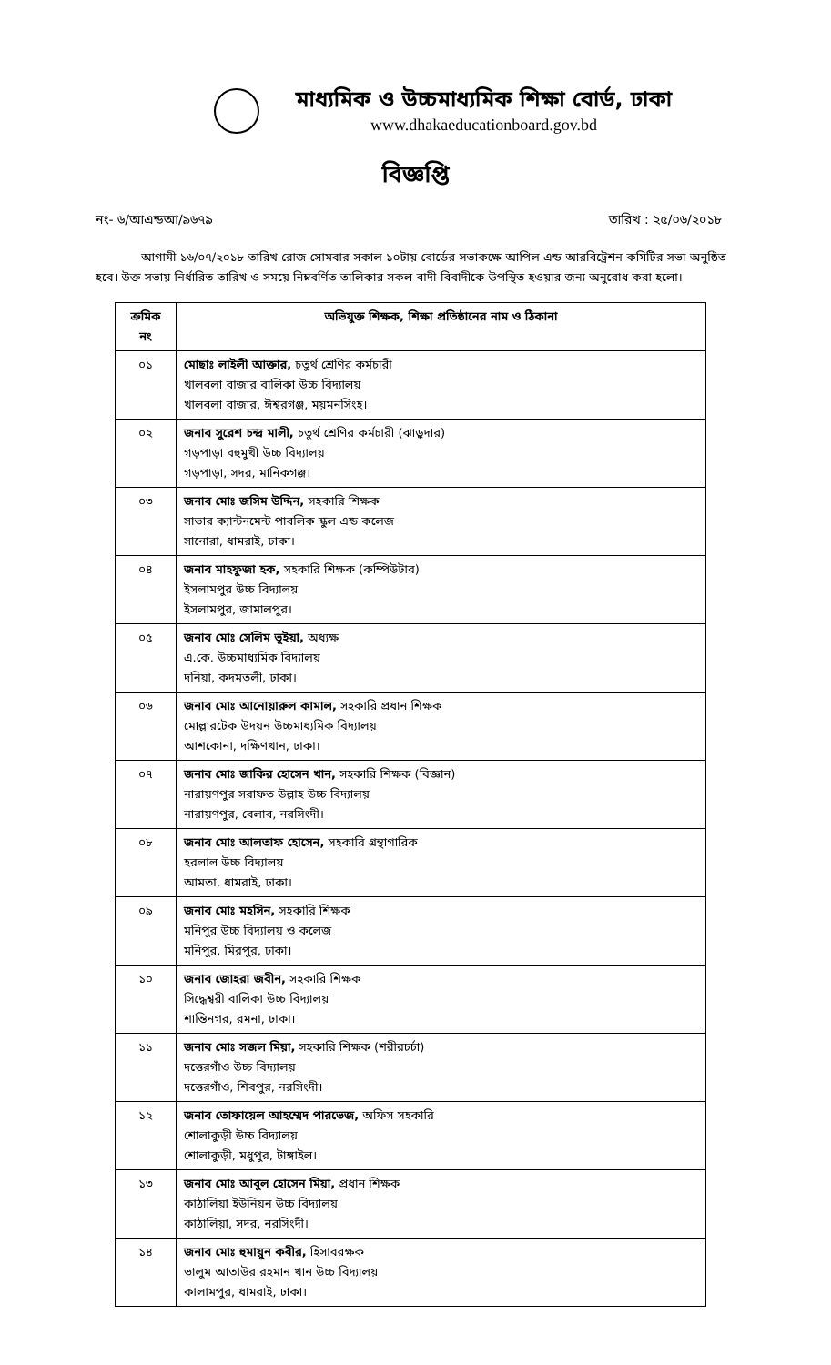মাধ্যমিক ও উচ্চমাধ্যমিক শিক্ষা বোর্ড, ঢাকা
www.dhakaeducationboard.gov.bd
বিজ্ঞপ্তি
নং- ৬/আএন্ডআ/৯৬৭৯ তারিখ : ২৫/০৬/২০১৮
আগামী ১৬/০৭/২০১৮ তারিখ রোজ সোমবার সকাল ১০টায় বোর্ডের সভাকক্ষে আপিল এন্ড আরবিট্রেশন কমিটির সভা অনুষ্ঠিত হবে। উক্ত সভায় নির্ধারিত তারিখ ও সময়ে নিম্নবর্ণিত তালিকার সকল বাদী-বিবাদীকে উপস্থিত হওয়ার জন্য অনুরোধ করা হলো।
| ক্রমিক নং | অভিযুক্ত শিক্ষক, শিক্ষা প্রতিষ্ঠানের নাম ও ঠিকানা |
| --- | --- |
| ০১ | মোছাঃ লাইলী আক্তার, চতুর্থ শ্রেণির কর্মচারী খালবলা বাজার বালিকা উচ্চ বিদ্যালয় খালবলা বাজার, ঈশ্বরগঞ্জ, ময়মনসিংহ। |
| ০২ | জনাব সুরেশ চন্দ্র মালী, চতুর্থ শ্রেণির কর্মচারী (ঝাড়ুদার) গড়পাড়া বহুমুখী উচ্চ বিদ্যালয় গড়পাড়া, সদর, মানিকগঞ্জ। |
| ০৩ | জনাব মোঃ জসিম উদ্দিন, সহকারি শিক্ষক সাভার ক্যান্টনমেন্ট পাবলিক স্কুল এন্ড কলেজ সানোরা, ধামরাই, ঢাকা। |
| ০৪ | জনাব মাহফুজা হক, সহকারি শিক্ষক (কম্পিউটার) ইসলামপুর উচ্চ বিদ্যালয় ইসলামপুর, জামালপুর। |
| ০৫ | জনাব মোঃ সেলিম ভূইয়া, অধ্যক্ষ এ.কে. উচ্চমাধ্যমিক বিদ্যালয় দনিয়া, কদমতলী, ঢাকা। |
| ০৬ | জনাব মোঃ আনোয়ারুল কামাল, সহকারি প্রধান শিক্ষক মোল্লারটেক উদয়ন উচ্চমাধ্যমিক বিদ্যালয় আশকোনা, দক্ষিণখান, ঢাকা। |
| ০৭ | জনাব মোঃ জাকির হোসেন খান, সহকারি শিক্ষক (বিজ্ঞান) নারায়ণপুর সরাফত উল্লাহ উচ্চ বিদ্যালয় নারায়ণপুর, বেলাব, নরসিংদী। |
| ০৮ | জনাব মোঃ আলতাফ হোসেন, সহকারি গ্রন্থাগারিক হরলাল উচ্চ বিদ্যালয় আমতা, ধামরাই, ঢাকা। |
| ০৯ | জনাব মোঃ মহসিন, সহকারি শিক্ষক মনিপুর উচ্চ বিদ্যালয় ও কলেজ মনিপুর, মিরপুর, ঢাকা। |
| ১০ | জনাব জোহরা জবীন, সহকারি শিক্ষক সিদ্ধেশ্বরী বালিকা উচ্চ বিদ্যালয় শান্তিনগর, রমনা, ঢাকা। |
| ১১ | জনাব মোঃ সজল মিয়া, সহকারি শিক্ষক (শরীরচর্চা) দত্তেরগাঁও উচ্চ বিদ্যালয় দত্তেরগাঁও, শিবপুর, নরসিংদী। |
| ১২ | জনাব তোফায়েল আহম্মেদ পারভেজ, অফিস সহকারি শোলাকুড়ী উচ্চ বিদ্যালয় শোলাকুড়ী, মধুপুর, টাঙ্গাইল। |
| ১৩ | জনাব মোঃ আবুল হোসেন মিয়া, প্রধান শিক্ষক কাঠালিয়া ইউনিয়ন উচ্চ বিদ্যালয় কাঠালিয়া, সদর, নরসিংদী। |
| ১৪ | জনাব মোঃ হুমায়ুন কবীর, হিসাবরক্ষক ভালুম আতাউর রহমান খান উচ্চ বিদ্যালয় কালামপুর, ধামরাই, ঢাকা। |